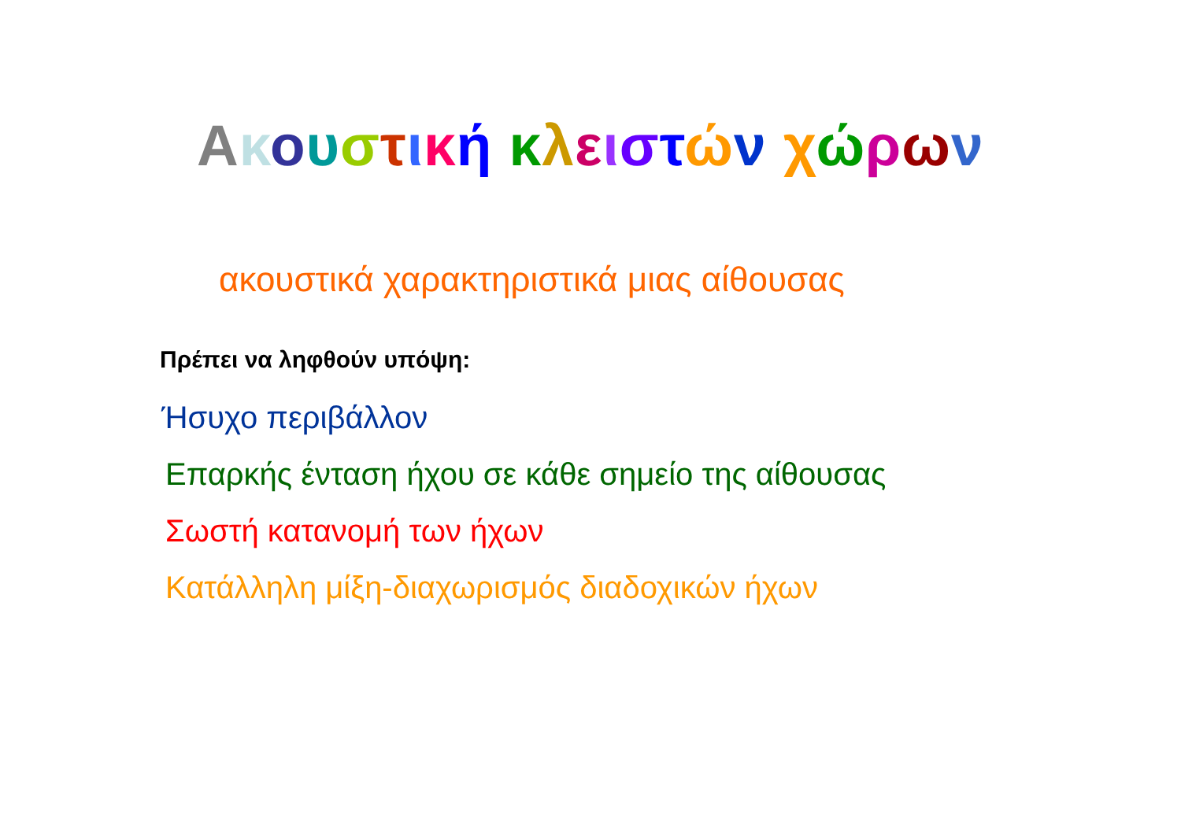Ακουστική κλειστών χώρων
ακουστικά χαρακτηριστικά μιας αίθουσας
Πρέπει να ληφθούν υπόψη:
Ήσυχο περιβάλλον
Επαρκής ένταση ήχου σε κάθε σημείο της αίθουσας
Σωστή κατανομή των ήχων
Κατάλληλη μίξη-διαχωρισμός διαδοχικών ήχων